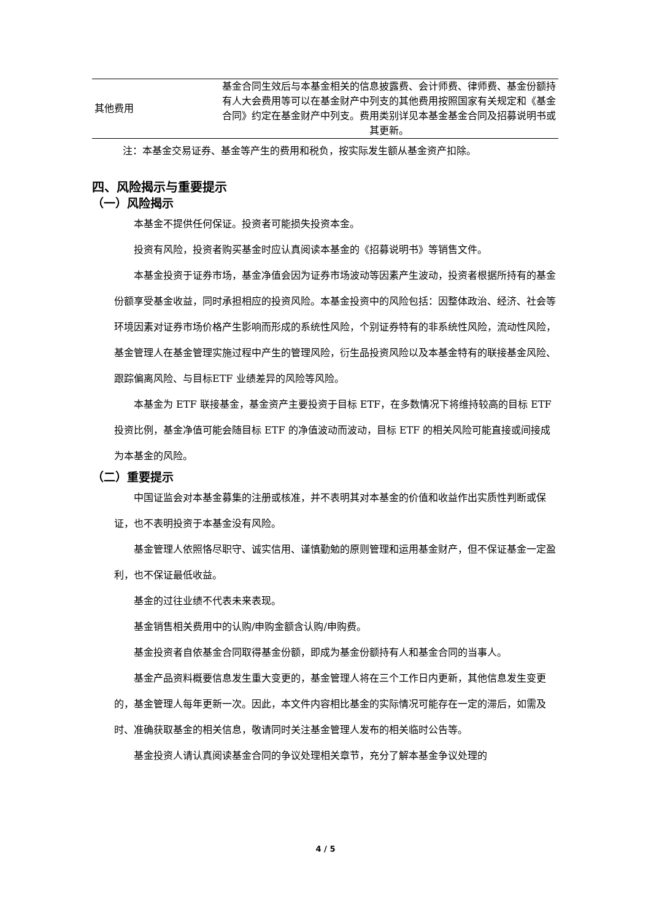| 其他费用 | 基金合同生效后与本基金相关的信息披露费、会计师费、律师费、基金份额持有人大会费用等可以在基金财产中列支的其他费用按照国家有关规定和《基金合同》约定在基金财产中列支。费用类别详见本基金基金合同及招募说明书或其更新。 |
注：本基金交易证券、基金等产生的费用和税负，按实际发生额从基金资产扣除。
四、风险揭示与重要提示
（一）风险揭示
本基金不提供任何保证。投资者可能损失投资本金。
投资有风险，投资者购买基金时应认真阅读本基金的《招募说明书》等销售文件。
本基金投资于证券市场，基金净值会因为证券市场波动等因素产生波动，投资者根据所持有的基金份额享受基金收益，同时承担相应的投资风险。本基金投资中的风险包括：因整体政治、经济、社会等环境因素对证券市场价格产生影响而形成的系统性风险，个别证券特有的非系统性风险，流动性风险，基金管理人在基金管理实施过程中产生的管理风险，衍生品投资风险以及本基金特有的联接基金风险、跟踪偏离风险、与目标ETF 业绩差异的风险等风险。
本基金为 ETF 联接基金，基金资产主要投资于目标 ETF，在多数情况下将维持较高的目标 ETF 投资比例，基金净值可能会随目标 ETF 的净值波动而波动，目标 ETF 的相关风险可能直接或间接成为本基金的风险。
（二）重要提示
中国证监会对本基金募集的注册或核准，并不表明其对本基金的价值和收益作出实质性判断或保证，也不表明投资于本基金没有风险。
基金管理人依照恪尽职守、诚实信用、谨慎勤勉的原则管理和运用基金财产，但不保证基金一定盈利，也不保证最低收益。
基金的过往业绩不代表未来表现。
基金销售相关费用中的认购/申购金额含认购/申购费。
基金投资者自依基金合同取得基金份额，即成为基金份额持有人和基金合同的当事人。
基金产品资料概要信息发生重大变更的，基金管理人将在三个工作日内更新，其他信息发生变更的，基金管理人每年更新一次。因此，本文件内容相比基金的实际情况可能存在一定的滞后，如需及时、准确获取基金的相关信息，敬请同时关注基金管理人发布的相关临时公告等。
基金投资人请认真阅读基金合同的争议处理相关章节，充分了解本基金争议处理的
4 / 5